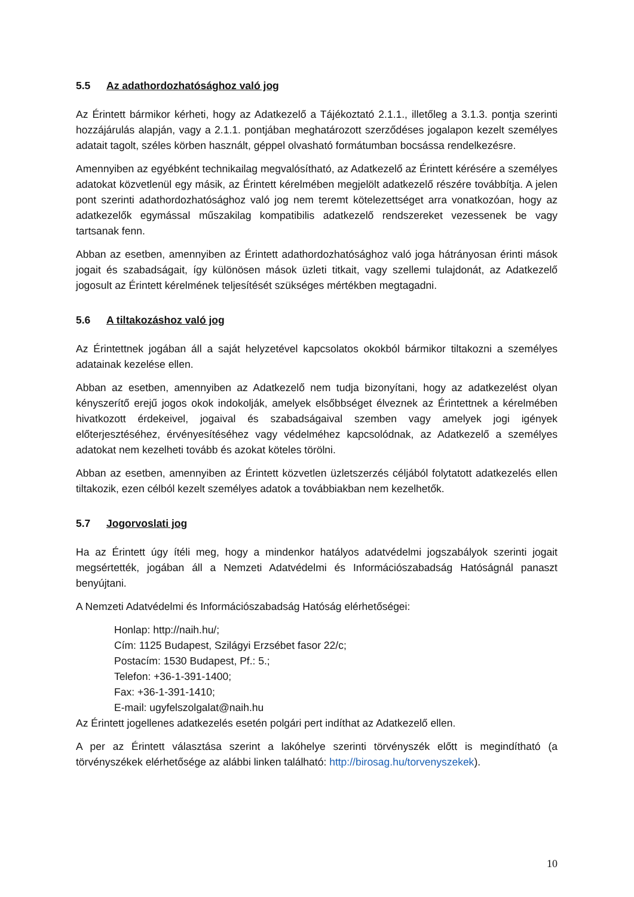5.5 Az adathordozhatósághoz való jog
Az Érintett bármikor kérheti, hogy az Adatkezelő a Tájékoztató 2.1.1., illetőleg a 3.1.3. pontja szerinti hozzájárulás alapján, vagy a 2.1.1. pontjában meghatározott szerződéses jogalapon kezelt személyes adatait tagolt, széles körben használt, géppel olvasható formátumban bocsássa rendelkezésre.
Amennyiben az egyébként technikailag megvalósítható, az Adatkezelő az Érintett kérésére a személyes adatokat közvetlenül egy másik, az Érintett kérelmében megjelölt adatkezelő részére továbbítja. A jelen pont szerinti adathordozhatósághoz való jog nem teremt kötelezettséget arra vonatkozóan, hogy az adatkezelők egymással műszakilag kompatibilis adatkezelő rendszereket vezessenek be vagy tartsanak fenn.
Abban az esetben, amennyiben az Érintett adathordozhatósághoz való joga hátrányosan érinti mások jogait és szabadságait, így különösen mások üzleti titkait, vagy szellemi tulajdonát, az Adatkezelő jogosult az Érintett kérelmének teljesítését szükséges mértékben megtagadni.
5.6 A tiltakozáshoz való jog
Az Érintettnek jogában áll a saját helyzetével kapcsolatos okokból bármikor tiltakozni a személyes adatainak kezelése ellen.
Abban az esetben, amennyiben az Adatkezelő nem tudja bizonyítani, hogy az adatkezelést olyan kényszerítő erejű jogos okok indokolják, amelyek elsőbbséget élveznek az Érintettnek a kérelmében hivatkozott érdekeivel, jogaival és szabadságaival szemben vagy amelyek jogi igények előterjesztéséhez, érvényesítéséhez vagy védelméhez kapcsolódnak, az Adatkezelő a személyes adatokat nem kezelheti tovább és azokat köteles törölni.
Abban az esetben, amennyiben az Érintett közvetlen üzletszerzés céljából folytatott adatkezelés ellen tiltakozik, ezen célból kezelt személyes adatok a továbbiakban nem kezelhetők.
5.7 Jogorvoslati jog
Ha az Érintett úgy ítéli meg, hogy a mindenkor hatályos adatvédelmi jogszabályok szerinti jogait megsértették, jogában áll a Nemzeti Adatvédelmi és Információszabadság Hatóságnál panaszt benyújtani.
A Nemzeti Adatvédelmi és Információszabadság Hatóság elérhetőségei:
Honlap: http://naih.hu/;
Cím: 1125 Budapest, Szilágyi Erzsébet fasor 22/c;
Postacím: 1530 Budapest, Pf.: 5.;
Telefon: +36-1-391-1400;
Fax: +36-1-391-1410;
E-mail: ugyfelszolgalat@naih.hu
Az Érintett jogellenes adatkezelés esetén polgári pert indíthat az Adatkezelő ellen.
A per az Érintett választása szerint a lakóhelye szerinti törvényszék előtt is megindítható (a törvényszékek elérhetősége az alábbi linken található: http://birosag.hu/torvenyszekek).
10